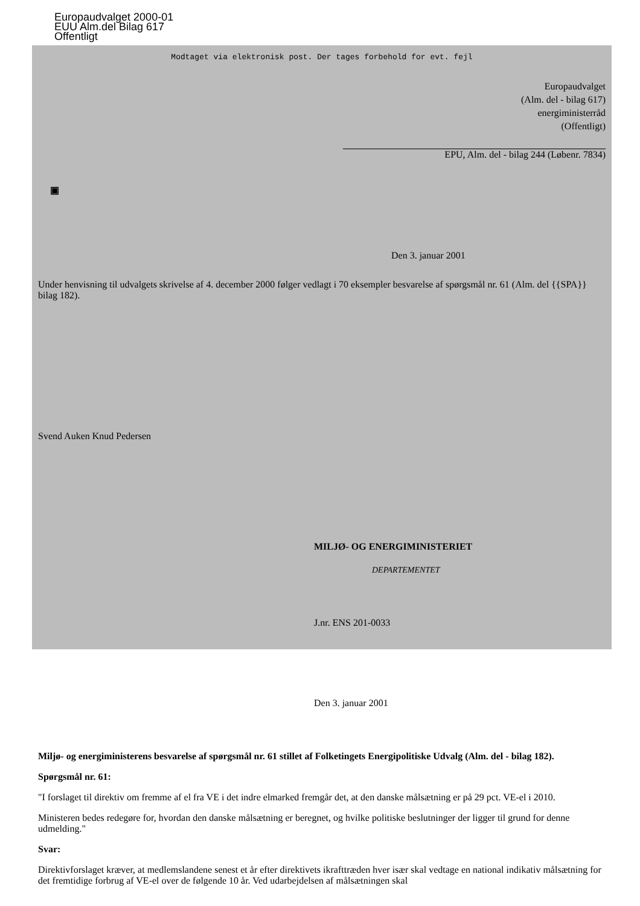Europaudvalget 2000-01
EUU Alm.del Bilag 617
Offentligt
Modtaget via elektronisk post. Der tages forbehold for evt. fejl
Europaudvalget
(Alm. del - bilag 617)
energiministerråd
(Offentligt)
EPU, Alm. del - bilag 244 (Løbenr. 7834)
▣
Den 3. januar 2001
Under henvisning til udvalgets skrivelse af 4. december 2000 følger vedlagt i 70 eksempler besvarelse af spørgsmål nr. 61 (Alm. del {{SPA}} bilag 182).
Svend Auken Knud Pedersen
MILJØ- OG ENERGIMINISTERIET
DEPARTEMENTET
J.nr. ENS 201-0033
Den 3. januar 2001
Miljø- og energiministerens besvarelse af spørgsmål nr. 61 stillet af Folketingets Energipolitiske Udvalg (Alm. del - bilag 182).
Spørgsmål nr. 61:
"I forslaget til direktiv om fremme af el fra VE i det indre elmarked fremgår det, at den danske målsætning er på 29 pct. VE-el i 2010.
Ministeren bedes redegøre for, hvordan den danske målsætning er beregnet, og hvilke politiske beslutninger der ligger til grund for denne udmelding."
Svar:
Direktivforslaget kræver, at medlemslandene senest et år efter direktivets ikrafttræden hver især skal vedtage en national indikativ målsætning for det fremtidige forbrug af VE-el over de følgende 10 år. Ved udarbejdelsen af målsætningen skal